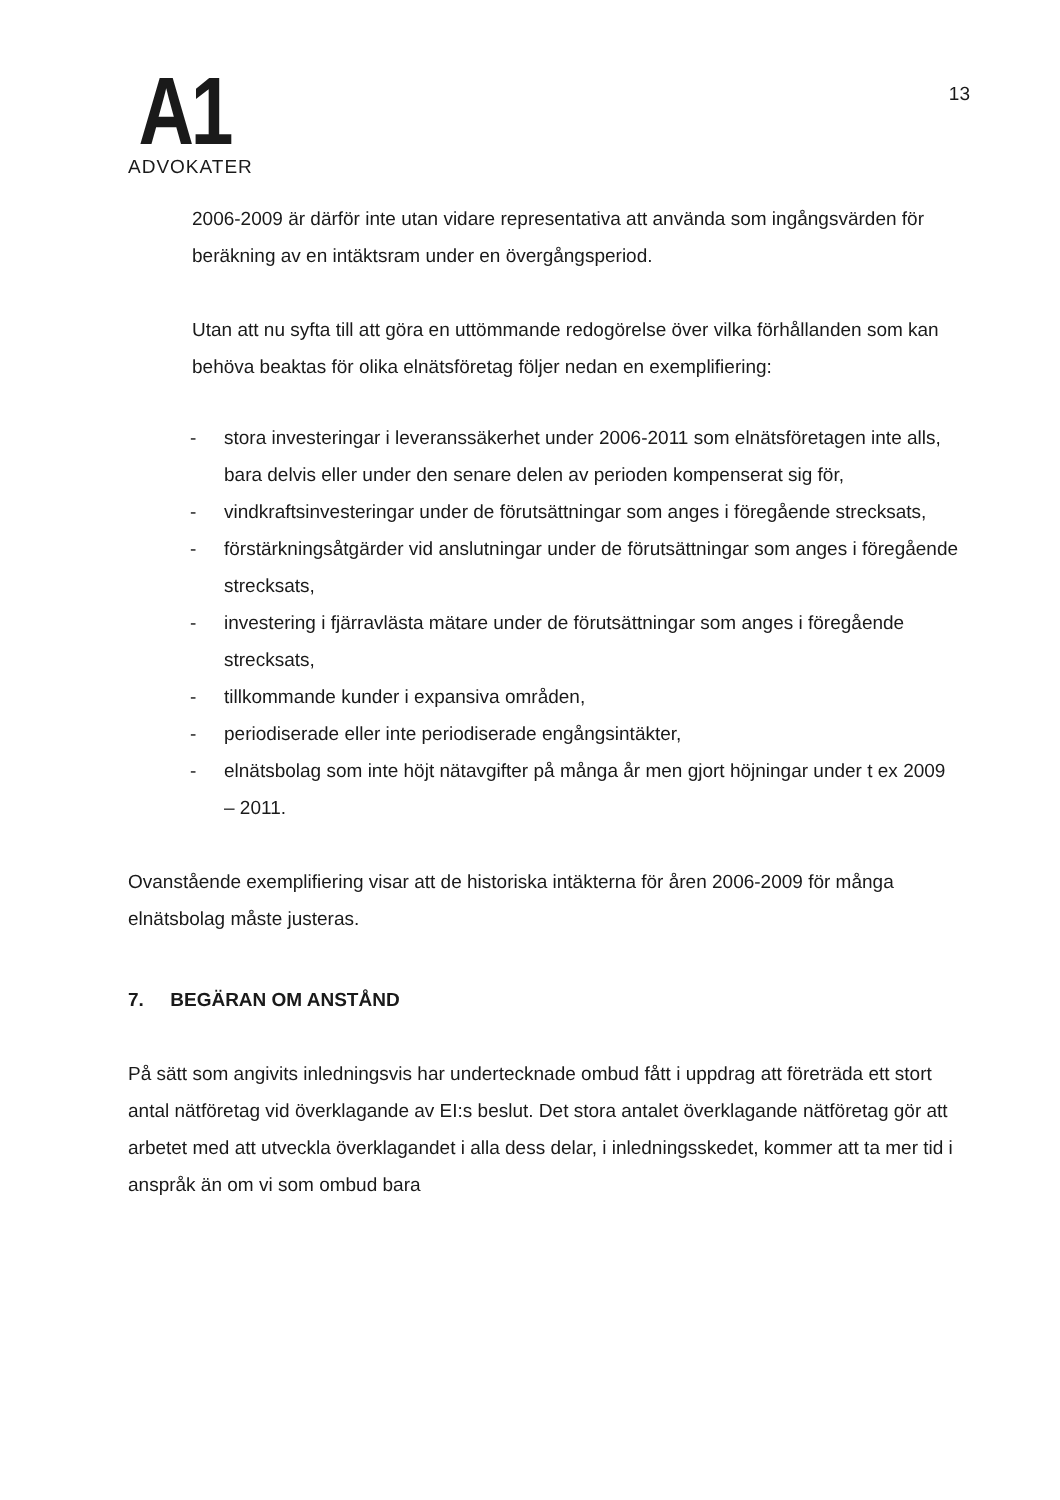A1
ADVOKATER
13
2006-2009 är därför inte utan vidare representativa att använda som ingångsvärden för beräkning av en intäktsram under en övergångsperiod.
Utan att nu syfta till att göra en uttömmande redogörelse över vilka förhållanden som kan behöva beaktas för olika elnätsföretag följer nedan en exemplifiering:
- stora investeringar i leveranssäkerhet under 2006-2011 som elnätsföretagen inte alls, bara delvis eller under den senare delen av perioden kompenserat sig för,
- vindkraftsinvesteringar under de förutsättningar som anges i föregående strecksats,
- förstärkningsåtgärder vid anslutningar under de förutsättningar som anges i föregående strecksats,
- investering i fjärravlästa mätare under de förutsättningar som anges i föregående strecksats,
- tillkommande kunder i expansiva områden,
- periodiserade eller inte periodiserade engångsintäkter,
- elnätsbolag som inte höjt nätavgifter på många år men gjort höjningar under t ex 2009 – 2011.
Ovanstående exemplifiering visar att de historiska intäkterna för åren 2006-2009 för många elnätsbolag måste justeras.
7. BEGÄRAN OM ANSTÅND
På sätt som angivits inledningsvis har undertecknade ombud fått i uppdrag att företräda ett stort antal nätföretag vid överklagande av EI:s beslut. Det stora antalet överklagande nätföretag gör att arbetet med att utveckla överklagandet i alla dess delar, i inledningsskedet, kommer att ta mer tid i anspråk än om vi som ombud bara